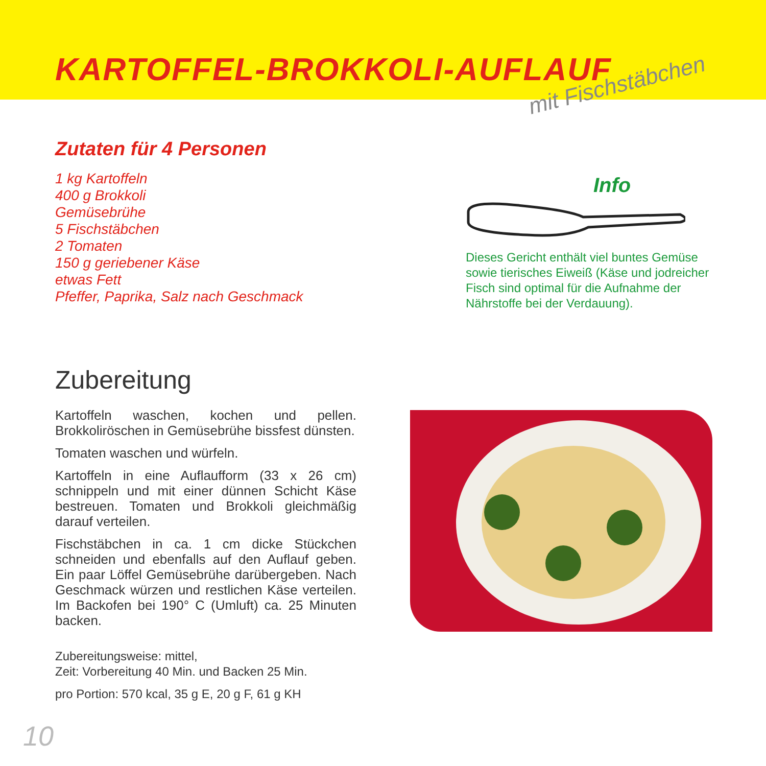KARTOFFEL-BROKKOLI-AUFLAUF
mit Fischstäbchen
Zutaten für 4 Personen
1 kg Kartoffeln
400 g Brokkoli
Gemüsebrühe
5 Fischstäbchen
2 Tomaten
150 g geriebener Käse
etwas Fett
Pfeffer, Paprika, Salz nach Geschmack
Info
Dieses Gericht enthält viel buntes Gemüse sowie tierisches Eiweiß (Käse und jodreicher Fisch sind optimal für die Aufnahme der Nährstoffe bei der Verdauung).
Zubereitung
Kartoffeln waschen, kochen und pellen. Brokkoliröschen in Gemüsebrühe bissfest dünsten.
Tomaten waschen und würfeln.
Kartoffeln in eine Auflaufform (33 x 26 cm) schnippeln und mit einer dünnen Schicht Käse bestreuen. Tomaten und Brokkoli gleichmäßig darauf verteilen.
Fischstäbchen in ca. 1 cm dicke Stückchen schneiden und ebenfalls auf den Auflauf geben. Ein paar Löffel Gemüsebrühe darübergeben. Nach Geschmack würzen und restlichen Käse verteilen. Im Backofen bei 190° C (Umluft) ca. 25 Minuten backen.
Zubereitungsweise: mittel,
Zeit: Vorbereitung 40 Min. und Backen 25 Min.
pro Portion: 570 kcal, 35 g E, 20 g F, 61 g KH
10